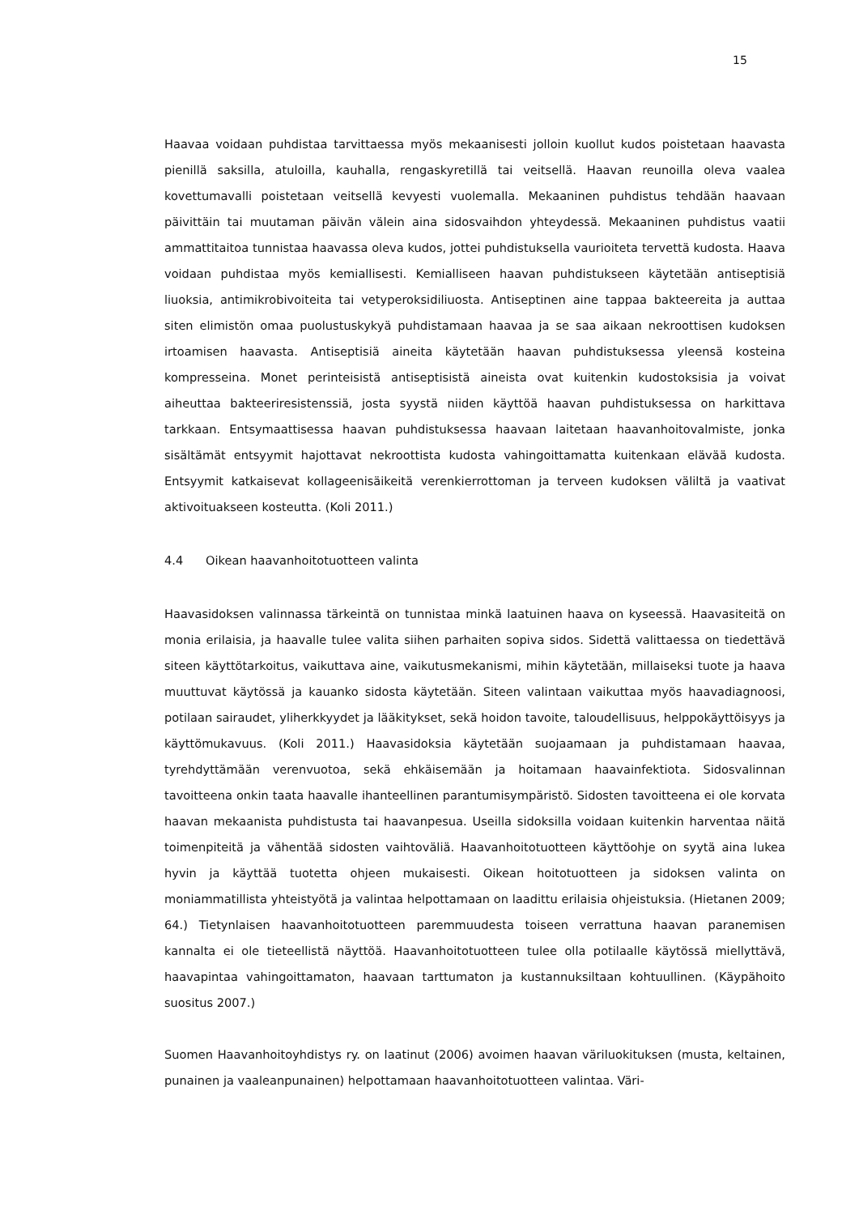15
Haavaa voidaan puhdistaa tarvittaessa myös mekaanisesti jolloin kuollut kudos poistetaan haavasta pienillä saksilla, atuloilla, kauhalla, rengaskyretillä tai veitsellä. Haavan reunoilla oleva vaalea kovettumavalli poistetaan veitsellä kevyesti vuolemalla. Mekaaninen puhdistus tehdään haavaan päivittäin tai muutaman päivän välein aina sidosvaihdon yhteydessä. Mekaaninen puhdistus vaatii ammattitaitoa tunnistaa haavassa oleva kudos, jottei puhdistuksella vaurioiteta tervettä kudosta. Haava voidaan puhdistaa myös kemiallisesti. Kemialliseen haavan puhdistukseen käytetään antiseptisiä liuoksia, antimikrobivoiteita tai vetyperoksidiliuosta. Antiseptinen aine tappaa bakteereita ja auttaa siten elimistön omaa puolustuskykyä puhdistamaan haavaa ja se saa aikaan nekroottisen kudoksen irtoamisen haavasta. Antiseptisiä aineita käytetään haavan puhdistuksessa yleensä kosteina kompresseina. Monet perinteisistä antiseptisistä aineista ovat kuitenkin kudostoksisia ja voivat aiheuttaa bakteeriresistenssiä, josta syystä niiden käyttöä haavan puhdistuksessa on harkittava tarkkaan. Entsymaattisessa haavan puhdistuksessa haavaan laitetaan haavanhoitovalmiste, jonka sisältämät entsyymit hajottavat nekroottista kudosta vahingoittamatta kuitenkaan elävää kudosta. Entsyymit katkaisevat kollageenisäikeitä verenkierrottoman ja terveen kudoksen väliltä ja vaativat aktivoituakseen kosteutta. (Koli 2011.)
4.4 Oikean haavanhoitotuotteen valinta
Haavasidoksen valinnassa tärkeintä on tunnistaa minkä laatuinen haava on kyseessä. Haavasiteitä on monia erilaisia, ja haavalle tulee valita siihen parhaiten sopiva sidos. Sidettä valittaessa on tiedettävä siteen käyttötarkoitus, vaikuttava aine, vaikutusmekanismi, mihin käytetään, millaiseksi tuote ja haava muuttuvat käytössä ja kauanko sidosta käytetään. Siteen valintaan vaikuttaa myös haavadiagnoosi, potilaan sairaudet, yliherkkyydet ja lääkitykset, sekä hoidon tavoite, taloudellisuus, helppokäyttöisyys ja käyttömukavuus. (Koli 2011.) Haavasidoksia käytetään suojaamaan ja puhdistamaan haavaa, tyrehdyttämään verenvuotoa, sekä ehkäisemään ja hoitamaan haavainfektiota. Sidosvalinnan tavoitteena onkin taata haavalle ihanteellinen parantumisympäristö. Sidosten tavoitteena ei ole korvata haavan mekaanista puhdistusta tai haavanpesua. Useilla sidoksilla voidaan kuitenkin harventaa näitä toimenpiteitä ja vähentää sidosten vaihtoväliä. Haavanhoitotuotteen käyttöohje on syytä aina lukea hyvin ja käyttää tuotetta ohjeen mukaisesti. Oikean hoitotuotteen ja sidoksen valinta on moniammatillista yhteistyötä ja valintaa helpottamaan on laadittu erilaisia ohjeistuksia. (Hietanen 2009; 64.) Tietynlaisen haavanhoitotuotteen paremmuudesta toiseen verrattuna haavan paranemisen kannalta ei ole tieteellistä näyttöä. Haavanhoitotuotteen tulee olla potilaalle käytössä miellyttävä, haavapintaa vahingoittamaton, haavaan tarttumaton ja kustannuksiltaan kohtuullinen. (Käypähoito suositus 2007.)
Suomen Haavanhoitoyhdistys ry. on laatinut (2006) avoimen haavan väriluokituksen (musta, keltainen, punainen ja vaaleanpunainen) helpottamaan haavanhoitotuotteen valintaa. Väri-